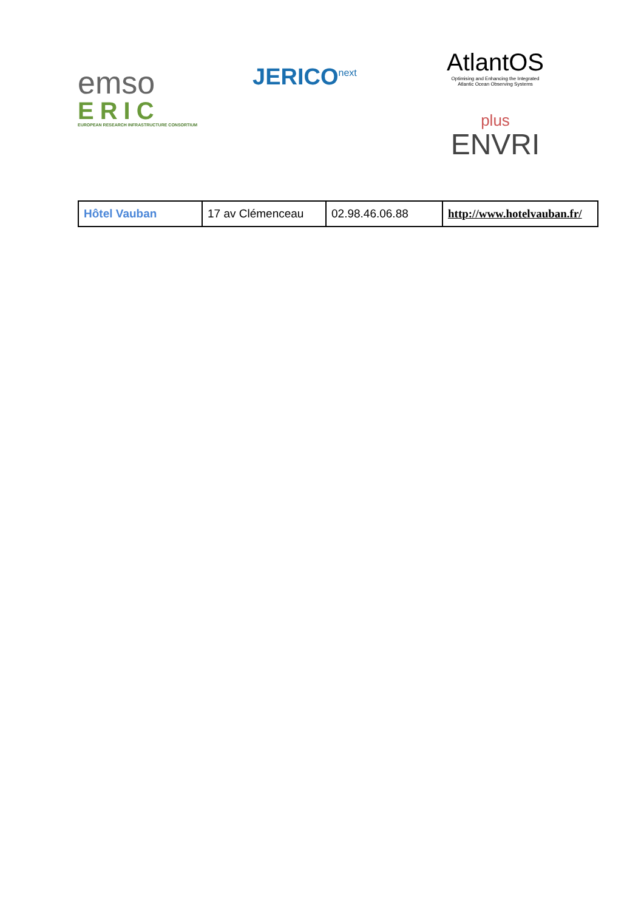emso
ERIC
EUROPEAN RESEARCH INFRASTRUCTURE CONSORTIUM
JERICO<sup>next</sup>
AtlantOS
Optimising and Enhancing the Integrated
Atlantic Ocean Observing Systems
plus
ENVRI
| Hôtel Vauban | 17 av Clémenceau | 02.98.46.06.88 | http://www.hotelvauban.fr/ |